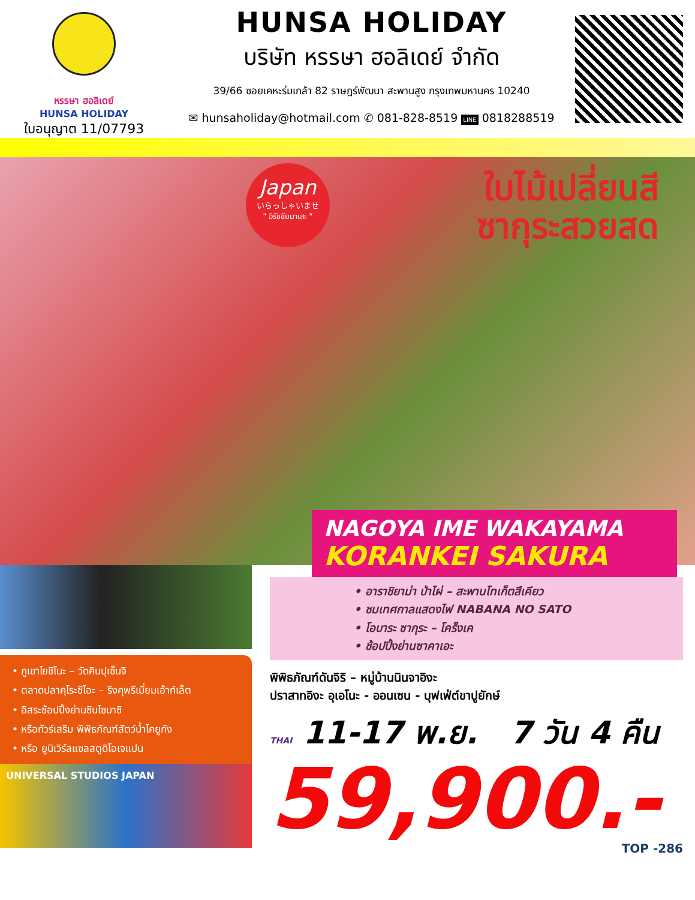หรรษา ฮอลิเดย์
HUNSA HOLIDAY
ใบอนุญาต 11/07793
HUNSA HOLIDAY
บริษัท หรรษา ฮอลิเดย์ จำกัด
39/66 ซอยเคหะร่มเกล้า 82 ราษฎร์พัฒนา สะพานสูง กรุงเทพมหานคร 10240
✉ hunsaholiday@hotmail.com ✆ 081-828-8519 LINE 0818288519
Japan
いらっしゃいませ
" อิรัชชัยมาเสะ "
ใบไม้เปลี่ยนสี
ซากุระสวยสด
NAGOYA IME WAKAYAMA
KORANKEI SAKURA
• ภูเขาโยชิโนะ – วัดคินปุเซ็นจิ
• ตลาดปลาคุโระชิโอะ – ริงคุพรีเมี่ยมเอ้าท์เล็ต
• อิสระช้อปปิ้งย่านชินไซบาชิ
• หรือทัวร์เสริม พิพิธภัณฑ์สัตว์น้ำไคยูกัง
• หรือ ยูนิเวิร์ลแซลสตูดิโอเจแปน
UNIVERSAL STUDIOS JAPAN
• อาราชิยาม่า ป่าไผ่ – สะพานโทเก็ตสึเคียว
• ชมเทศกาลแสดงไฟ NABANA NO SATO
• โอบาระ ซากุระ – โคร็งเค
• ช้อปปิ้งย่านซาคาเอะ
พิพิธภัณฑ์ดันจิริ – หมู่บ้านนินจาอิงะ
ปราสาทอิงะ อุเอโนะ - ออนเซน - บุฟเฟ่ต์ขาปูยักษ์
THAI 11-17 พ.ย. 7 วัน 4 คืน
59,900.-
TOP -286